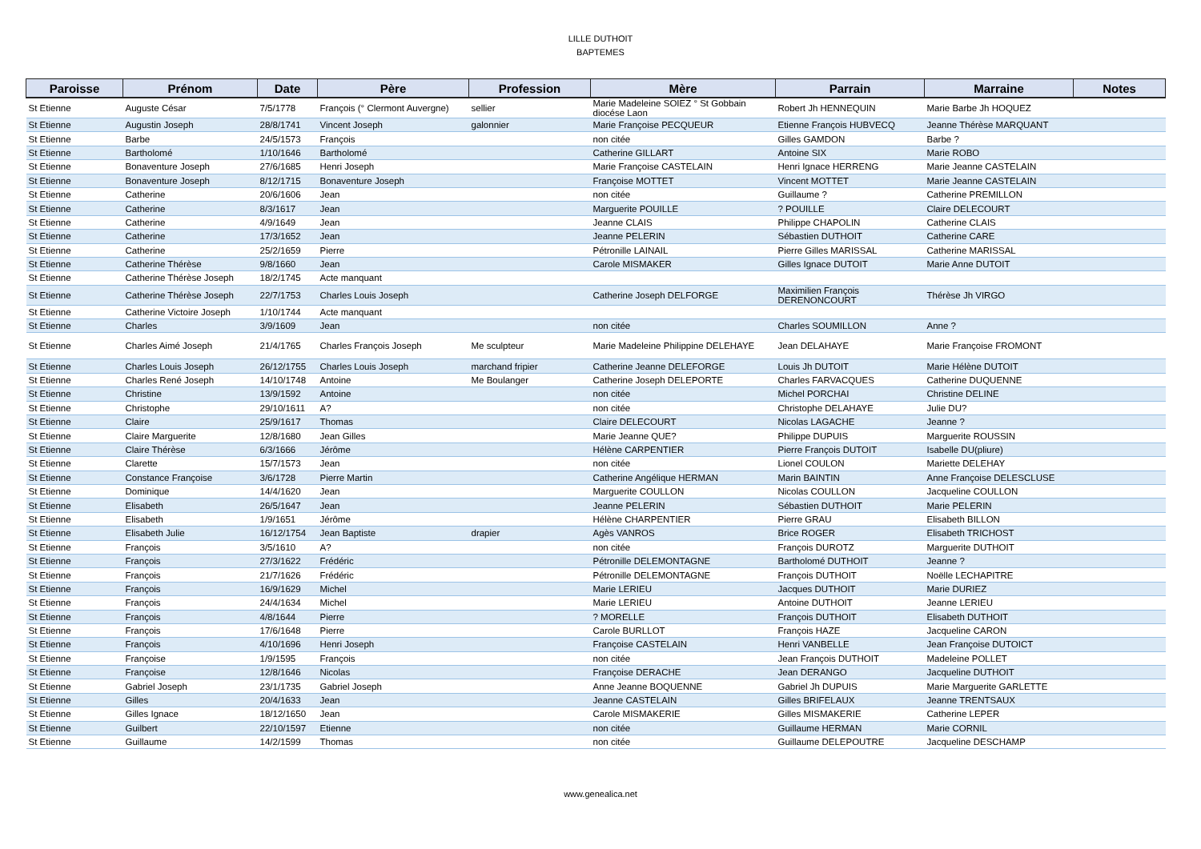LILLE DUTHOIT
BAPTEMES
| Paroisse | Prénom | Date | Père | Profession | Mère | Parrain | Marraine | Notes |
| --- | --- | --- | --- | --- | --- | --- | --- | --- |
| St Etienne | Auguste César | 7/5/1778 | François (° Clermont Auvergne) | sellier | Marie Madeleine SOIEZ ° St Gobbain diocése Laon | Robert Jh HENNEQUIN | Marie Barbe Jh HOQUEZ | |
| St Etienne | Augustin Joseph | 28/8/1741 | Vincent Joseph | galonnier | Marie Françoise PECQUEUR | Etienne François HUBVECQ | Jeanne Thérèse MARQUANT | |
| St Etienne | Barbe | 24/5/1573 | François | | non citée | Gilles GAMDON | Barbe ? | |
| St Etienne | Bartholomé | 1/10/1646 | Bartholomé | | Catherine GILLART | Antoine SIX | Marie ROBO | |
| St Etienne | Bonaventure Joseph | 27/6/1685 | Henri Joseph | | Marie Françoise CASTELAIN | Henri Ignace HERRENG | Marie Jeanne CASTELAIN | |
| St Etienne | Bonaventure Joseph | 8/12/1715 | Bonaventure Joseph | | Françoise MOTTET | Vincent MOTTET | Marie Jeanne CASTELAIN | |
| St Etienne | Catherine | 20/6/1606 | Jean | | non citée | Guillaume ? | Catherine PREMILLON | |
| St Etienne | Catherine | 8/3/1617 | Jean | | Marguerite POUILLE | ? POUILLE | Claire DELECOURT | |
| St Etienne | Catherine | 4/9/1649 | Jean | | Jeanne CLAIS | Philippe CHAPOLIN | Catherine CLAIS | |
| St Etienne | Catherine | 17/3/1652 | Jean | | Jeanne PELERIN | Sébastien DUTHOIT | Catherine CARE | |
| St Etienne | Catherine | 25/2/1659 | Pierre | | Pétronille LAINAIL | Pierre Gilles MARISSAL | Catherine MARISSAL | |
| St Etienne | Catherine Thérèse | 9/8/1660 | Jean | | Carole MISMAKER | Gilles Ignace DUTOIT | Marie Anne DUTOIT | |
| St Etienne | Catherine Thérèse Joseph | 18/2/1745 | Acte manquant | | | | | |
| St Etienne | Catherine Thérèse Joseph | 22/7/1753 | Charles Louis Joseph | | Catherine Joseph DELFORGE | Maximilien François DERENONCOURT | Thérèse Jh VIRGO | |
| St Etienne | Catherine Victoire Joseph | 1/10/1744 | Acte manquant | | | | | |
| St Etienne | Charles | 3/9/1609 | Jean | | non citée | Charles SOUMILLON | Anne ? | |
| St Etienne | Charles Aimé Joseph | 21/4/1765 | Charles François Joseph | Me sculpteur | Marie Madeleine Philippine DELEHAYE | Jean DELAHAYE | Marie Françoise FROMONT | |
| St Etienne | Charles Louis Joseph | 26/12/1755 | Charles Louis Joseph | marchand fripier | Catherine Jeanne DELEFORGE | Louis Jh DUTOIT | Marie Hélène DUTOIT | |
| St Etienne | Charles René Joseph | 14/10/1748 | Antoine | Me Boulanger | Catherine Joseph DELEPORTE | Charles FARVACQUES | Catherine DUQUENNE | |
| St Etienne | Christine | 13/9/1592 | Antoine | | non citée | Michel PORCHAI | Christine DELINE | |
| St Etienne | Christophe | 29/10/1611 | A? | | non citée | Christophe DELAHAYE | Julie DU? | |
| St Etienne | Claire | 25/9/1617 | Thomas | | Claire DELECOURT | Nicolas LAGACHE | Jeanne ? | |
| St Etienne | Claire Marguerite | 12/8/1680 | Jean Gilles | | Marie Jeanne QUE? | Philippe DUPUIS | Marguerite ROUSSIN | |
| St Etienne | Claire Thérèse | 6/3/1666 | Jérôme | | Hélène CARPENTIER | Pierre François DUTOIT | Isabelle DU(pliure) | |
| St Etienne | Clarette | 15/7/1573 | Jean | | non citée | Lionel COULON | Mariette DELEHAY | |
| St Etienne | Constance Françoise | 3/6/1728 | Pierre Martin | | Catherine Angélique HERMAN | Marin BAINTIN | Anne Françoise DELESCLUSE | |
| St Etienne | Dominique | 14/4/1620 | Jean | | Marguerite COULLON | Nicolas COULLON | Jacqueline COULLON | |
| St Etienne | Elisabeth | 26/5/1647 | Jean | | Jeanne PELERIN | Sébastien DUTHOIT | Marie PELERIN | |
| St Etienne | Elisabeth | 1/9/1651 | Jérôme | | Hélène CHARPENTIER | Pierre GRAU | Elisabeth BILLON | |
| St Etienne | Elisabeth Julie | 16/12/1754 | Jean Baptiste | drapier | Agès VANROS | Brice ROGER | Elisabeth TRICHOST | |
| St Etienne | François | 3/5/1610 | A? | | non citée | François DUROTZ | Marguerite DUTHOIT | |
| St Etienne | François | 27/3/1622 | Frédéric | | Pétronille DELEMONTAGNE | Bartholomé DUTHOIT | Jeanne ? | |
| St Etienne | François | 21/7/1626 | Frédéric | | Pétronille DELEMONTAGNE | François DUTHOIT | Noëlle LECHAPITRE | |
| St Etienne | François | 16/9/1629 | Michel | | Marie LERIEU | Jacques DUTHOIT | Marie DURIEZ | |
| St Etienne | François | 24/4/1634 | Michel | | Marie LERIEU | Antoine DUTHOIT | Jeanne LERIEU | |
| St Etienne | François | 4/8/1644 | Pierre | | ? MORELLE | François DUTHOIT | Elisabeth DUTHOIT | |
| St Etienne | François | 17/6/1648 | Pierre | | Carole BURLLOT | François HAZE | Jacqueline CARON | |
| St Etienne | François | 4/10/1696 | Henri Joseph | | Françoise CASTELAIN | Henri VANBELLE | Jean Françoise DUTOICT | |
| St Etienne | Françoise | 1/9/1595 | François | | non citée | Jean François DUTHOIT | Madeleine POLLET | |
| St Etienne | Françoise | 12/8/1646 | Nicolas | | Françoise DERACHE | Jean DERANGO | Jacqueline DUTHOIT | |
| St Etienne | Gabriel Joseph | 23/1/1735 | Gabriel Joseph | | Anne Jeanne BOQUENNE | Gabriel Jh DUPUIS | Marie Marguerite GARLETTE | |
| St Etienne | Gilles | 20/4/1633 | Jean | | Jeanne CASTELAIN | Gilles BRIFELAUX | Jeanne TRENTSAUX | |
| St Etienne | Gilles Ignace | 18/12/1650 | Jean | | Carole MISMAKERIE | Gilles MISMAKERIE | Catherine LEPER | |
| St Etienne | Guilbert | 22/10/1597 | Etienne | | non citée | Guillaume HERMAN | Marie CORNIL | |
| St Etienne | Guillaume | 14/2/1599 | Thomas | | non citée | Guillaume DELEPOUTRE | Jacqueline DESCHAMP | |
www.genealica.net